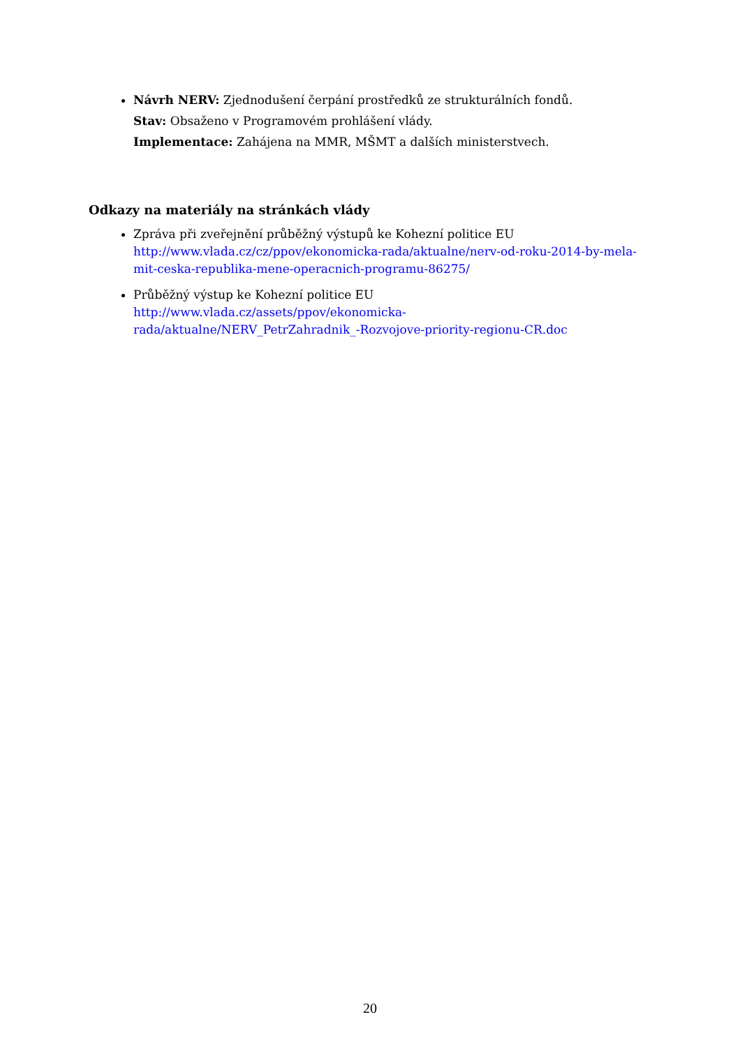Návrh NERV: Zjednodušení čerpání prostředků ze strukturálních fondů.
Stav: Obsaženo v Programovém prohlášení vlády.
Implementace: Zahájena na MMR, MŠMT a dalších ministerstvech.
Odkazy na materiály na stránkách vlády
Zpráva při zveřejnění průběžný výstupů ke Kohezní politice EU
http://www.vlada.cz/cz/ppov/ekonomicka-rada/aktualne/nerv-od-roku-2014-by-mela-mit-ceska-republika-mene-operacnich-programu-86275/
Průběžný výstup ke Kohezní politice EU
http://www.vlada.cz/assets/ppov/ekonomicka-
rada/aktualne/NERV_PetrZahradnik_-Rozvojove-priority-regionu-CR.doc
20